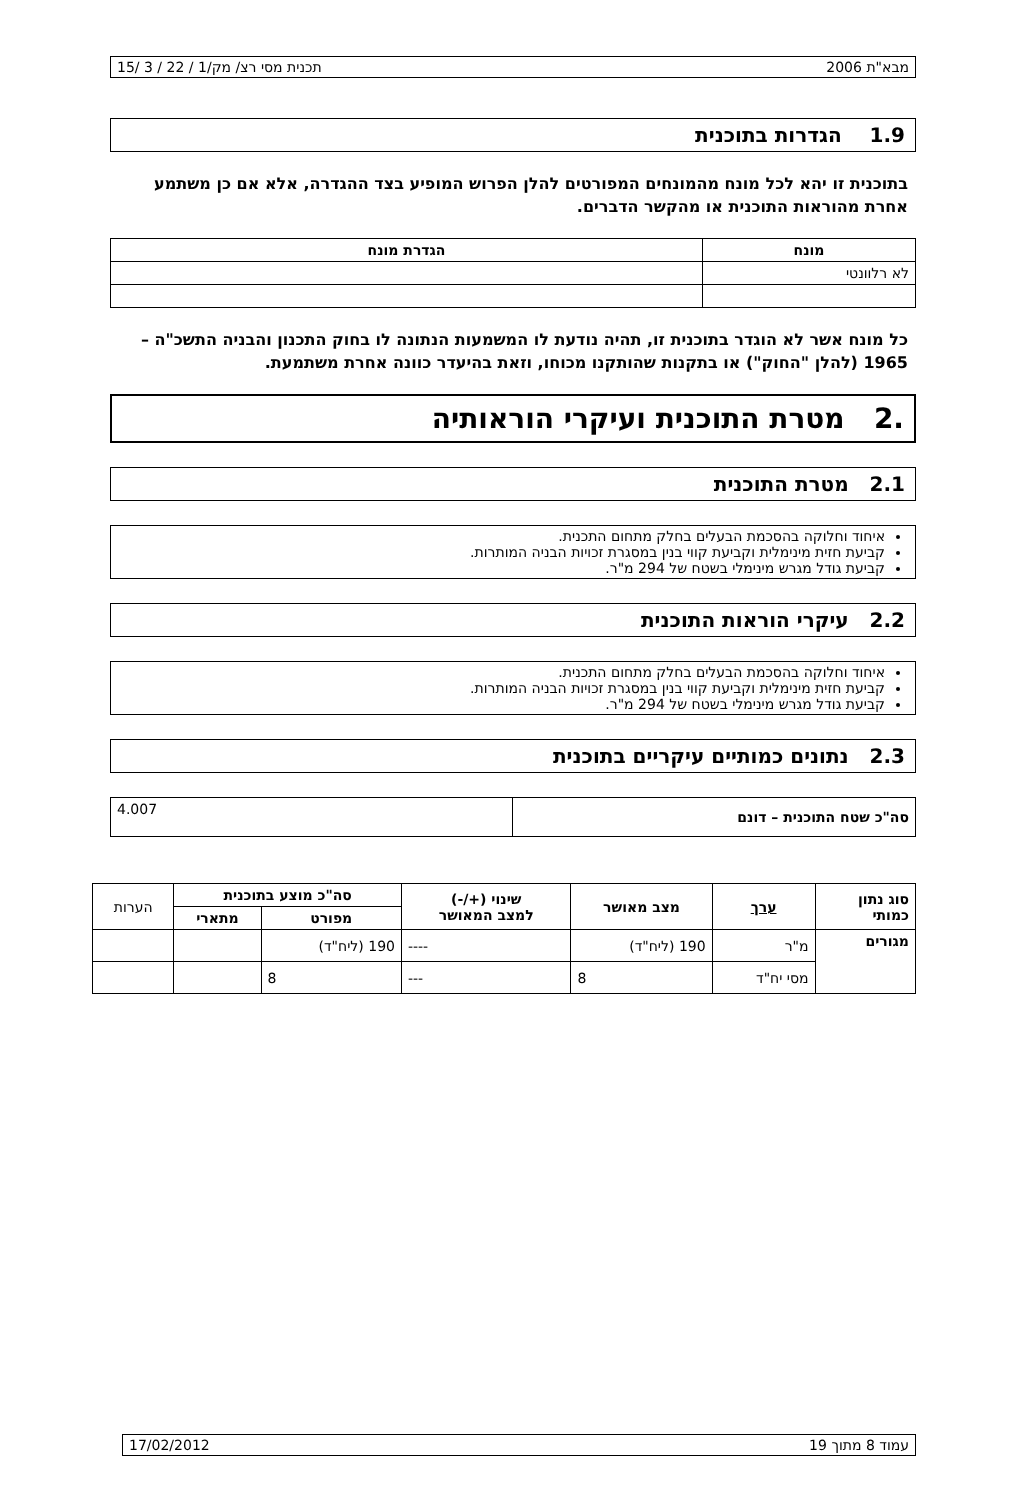מבא"ת 2006 תכנית מסי רצ/ מק/1 / 22 / 3 /15
1.9 הגדרות בתוכנית
בתוכנית זו יהא לכל מונח מהמונחים המפורטים להלן הפרוש המופיע בצד ההגדרה, אלא אם כן משתמע אחרת מהוראות התוכנית או מהקשר הדברים.
| מונח | הגדרת מונח |
| --- | --- |
| לא רלוונטי | |
כל מונח אשר לא הוגדר בתוכנית זו, תהיה נודעת לו המשמעות הנתונה לו בחוק התכנון והבניה התשכ"ה – 1965 (להלן "החוק") או בתקנות שהותקנו מכוחו, וזאת בהיעדר כוונה אחרת משתמעת.
.2 מטרת התוכנית ועיקרי הוראותיה
2.1 מטרת התוכנית
איחוד וחלוקה בהסכמת הבעלים בחלק מתחום התכנית.
קביעת חזית מינימלית וקביעת קווי בנין במסגרת זכויות הבניה המותרות.
קביעת גודל מגרש מינימלי בשטח של 294 מ"ר.
2.2 עיקרי הוראות התוכנית
איחוד וחלוקה בהסכמת הבעלים בחלק מתחום התכנית.
קביעת חזית מינימלית וקביעת קווי בנין במסגרת זכויות הבניה המותרות.
קביעת גודל מגרש מינימלי בשטח של 294 מ"ר.
2.3 נתונים כמותיים עיקריים בתוכנית
| סה"כ שטח התוכנית – דונם | 4.007 |
| סוג נתון כמותי | ערך | מצב מאושר | שינוי (+/-) למצב המאושר | סה"כ מוצע בתוכנית | | הערות |
| --- | --- | --- | --- | --- | --- | --- |
| | | | | מפורט | מתארי | |
| מגורים | מ"ר | 190 (ליח"ד) | ---- | 190 (ליח"ד) | | |
| | מסי יח"ד | 8 | --- | 8 | | |
עמוד 8 מתוך 19 17/02/2012